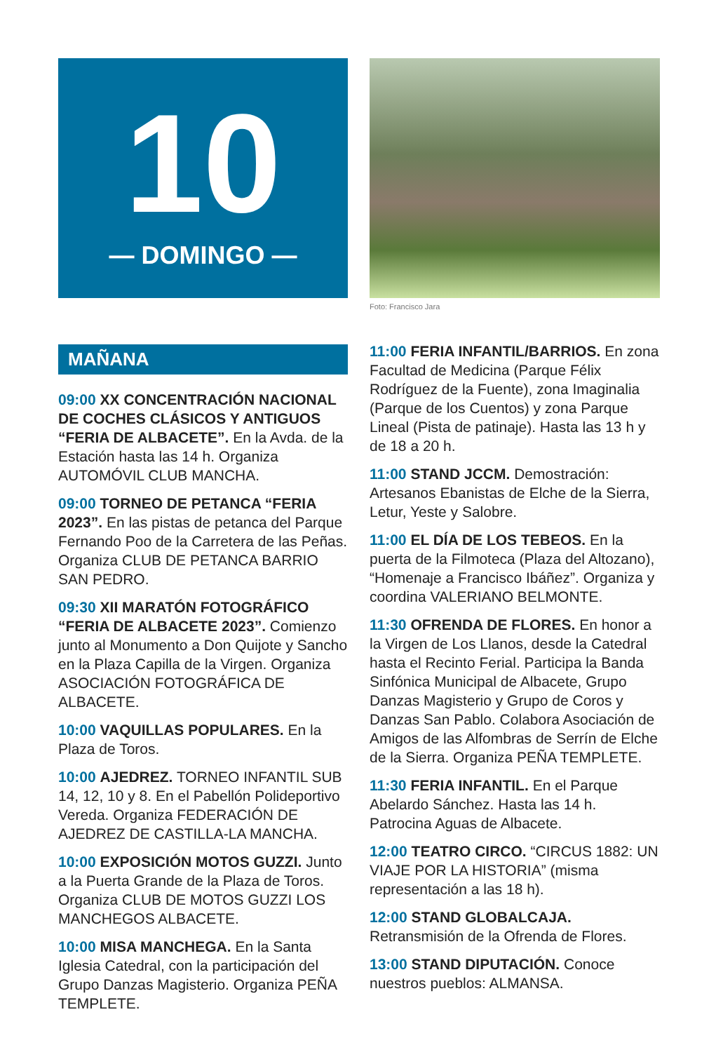10
— DOMINGO —
Foto: Francisco Jara
MAÑANA
09:00 XX CONCENTRACIÓN NACIONAL DE COCHES CLÁSICOS Y ANTIGUOS “FERIA DE ALBACETE”. En la Avda. de la Estación hasta las 14 h. Organiza AUTOMÓVIL CLUB MANCHA.
09:00 TORNEO DE PETANCA “FERIA 2023”. En las pistas de petanca del Parque Fernando Poo de la Carretera de las Peñas. Organiza CLUB DE PETANCA BARRIO SAN PEDRO.
09:30 XII MARATÓN FOTOGRÁFICO “FERIA DE ALBACETE 2023”. Comienzo junto al Monumento a Don Quijote y Sancho en la Plaza Capilla de la Virgen. Organiza ASOCIACIÓN FOTOGRÁFICA DE ALBACETE.
10:00 VAQUILLAS POPULARES. En la Plaza de Toros.
10:00 AJEDREZ. TORNEO INFANTIL SUB 14, 12, 10 y 8. En el Pabellón Polideportivo Vereda. Organiza FEDERACIÓN DE AJEDREZ DE CASTILLA-LA MANCHA.
10:00 EXPOSICIÓN MOTOS GUZZI. Junto a la Puerta Grande de la Plaza de Toros. Organiza CLUB DE MOTOS GUZZI LOS MANCHEGOS ALBACETE.
10:00 MISA MANCHEGA. En la Santa Iglesia Catedral, con la participación del Grupo Danzas Magisterio. Organiza PEÑA TEMPLETE.
11:00 FERIA INFANTIL/BARRIOS. En zona Facultad de Medicina (Parque Félix Rodríguez de la Fuente), zona Imaginalia (Parque de los Cuentos) y zona Parque Lineal (Pista de patinaje). Hasta las 13 h y de 18 a 20 h.
11:00 STAND JCCM. Demostración: Artesanos Ebanistas de Elche de la Sierra, Letur, Yeste y Salobre.
11:00 EL DÍA DE LOS TEBEOS. En la puerta de la Filmoteca (Plaza del Altozano), “Homenaje a Francisco Ibáñez”. Organiza y coordina VALERIANO BELMONTE.
11:30 OFRENDA DE FLORES. En honor a la Virgen de Los Llanos, desde la Catedral hasta el Recinto Ferial. Participa la Banda Sinfónica Municipal de Albacete, Grupo Danzas Magisterio y Grupo de Coros y Danzas San Pablo. Colabora Asociación de Amigos de las Alfombras de Serrín de Elche de la Sierra. Organiza PEÑA TEMPLETE.
11:30 FERIA INFANTIL. En el Parque Abelardo Sánchez. Hasta las 14 h. Patrocina Aguas de Albacete.
12:00 TEATRO CIRCO. “CIRCUS 1882: UN VIAJE POR LA HISTORIA” (misma representación a las 18 h).
12:00 STAND GLOBALCAJA. Retransmisión de la Ofrenda de Flores.
13:00 STAND DIPUTACIÓN. Conoce nuestros pueblos: ALMANSA.